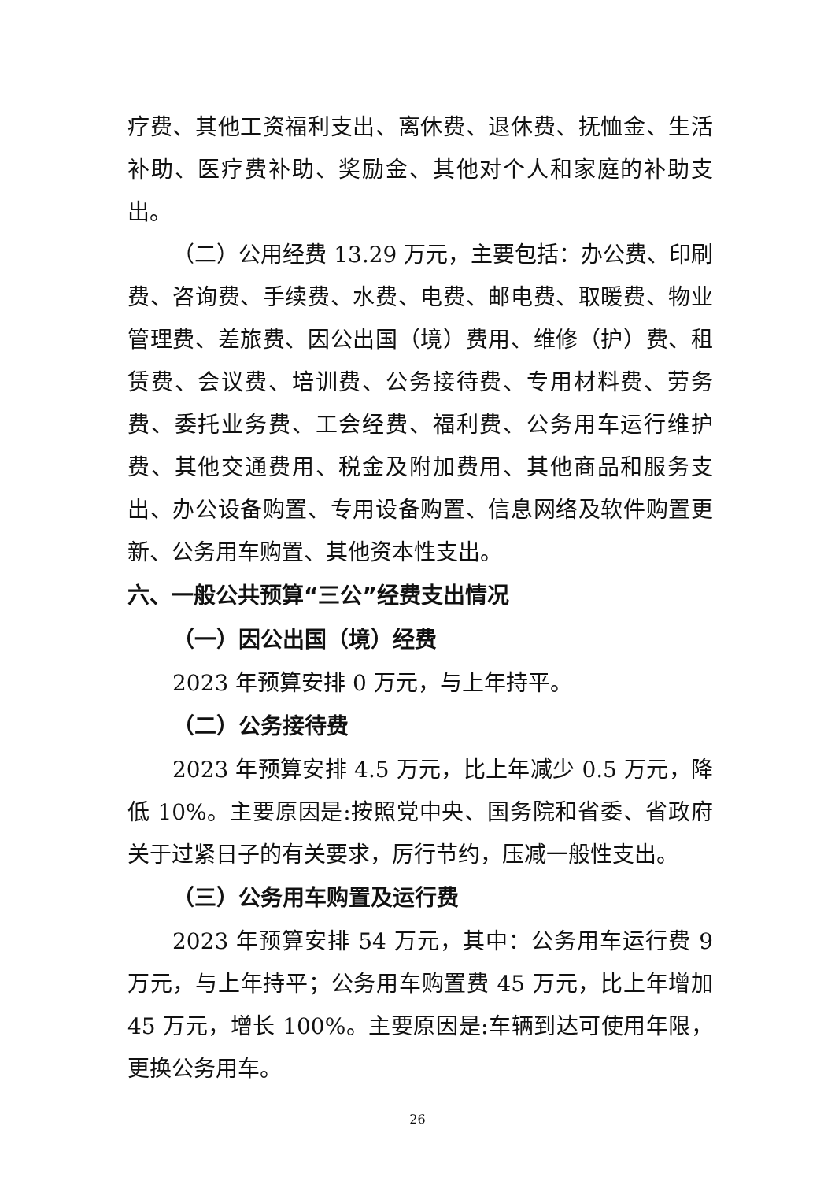疗费、其他工资福利支出、离休费、退休费、抚恤金、生活补助、医疗费补助、奖励金、其他对个人和家庭的补助支出。
（二）公用经费 13.29 万元，主要包括：办公费、印刷费、咨询费、手续费、水费、电费、邮电费、取暖费、物业管理费、差旅费、因公出国（境）费用、维修（护）费、租赁费、会议费、培训费、公务接待费、专用材料费、劳务费、委托业务费、工会经费、福利费、公务用车运行维护费、其他交通费用、税金及附加费用、其他商品和服务支出、办公设备购置、专用设备购置、信息网络及软件购置更新、公务用车购置、其他资本性支出。
六、一般公共预算“三公”经费支出情况
（一）因公出国（境）经费
2023 年预算安排 0 万元，与上年持平。
（二）公务接待费
2023 年预算安排 4.5 万元，比上年减少 0.5 万元，降低 10%。主要原因是:按照党中央、国务院和省委、省政府关于过紧日子的有关要求，厉行节约，压减一般性支出。
（三）公务用车购置及运行费
2023 年预算安排 54 万元，其中：公务用车运行费 9 万元，与上年持平；公务用车购置费 45 万元，比上年增加 45 万元，增长 100%。主要原因是:车辆到达可使用年限，更换公务用车。
26